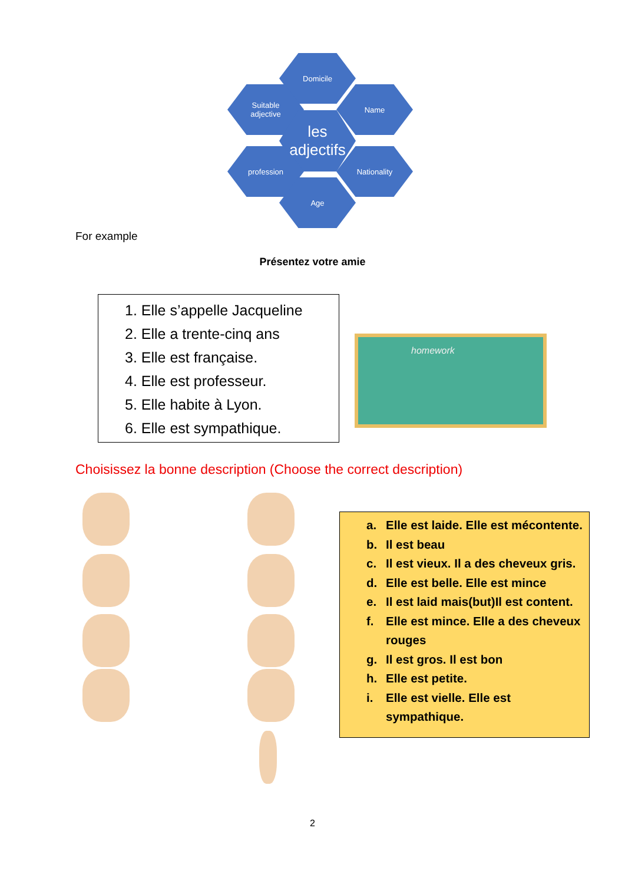Domicile
Suitable
adjective
Name
les
adjectifs
profession Nationality
Age
For example
Présentez votre amie
1. Elle s’appelle Jacqueline
2. Elle a trente-cinq ans
3. Elle est française.
4. Elle est professeur.
5. Elle habite à Lyon.
6. Elle est sympathique.
homework
Choisissez la bonne description (Choose the correct description)
a. Elle est laide. Elle est mécontente.
b. Il est beau
c. Il est vieux. Il a des cheveux gris.
d. Elle est belle. Elle est mince
e. Il est laid mais(but)Il est content.
f. Elle est mince. Elle a des cheveux rouges
g. Il est gros. Il est bon
h. Elle est petite.
i. Elle est vielle. Elle est sympathique.
2